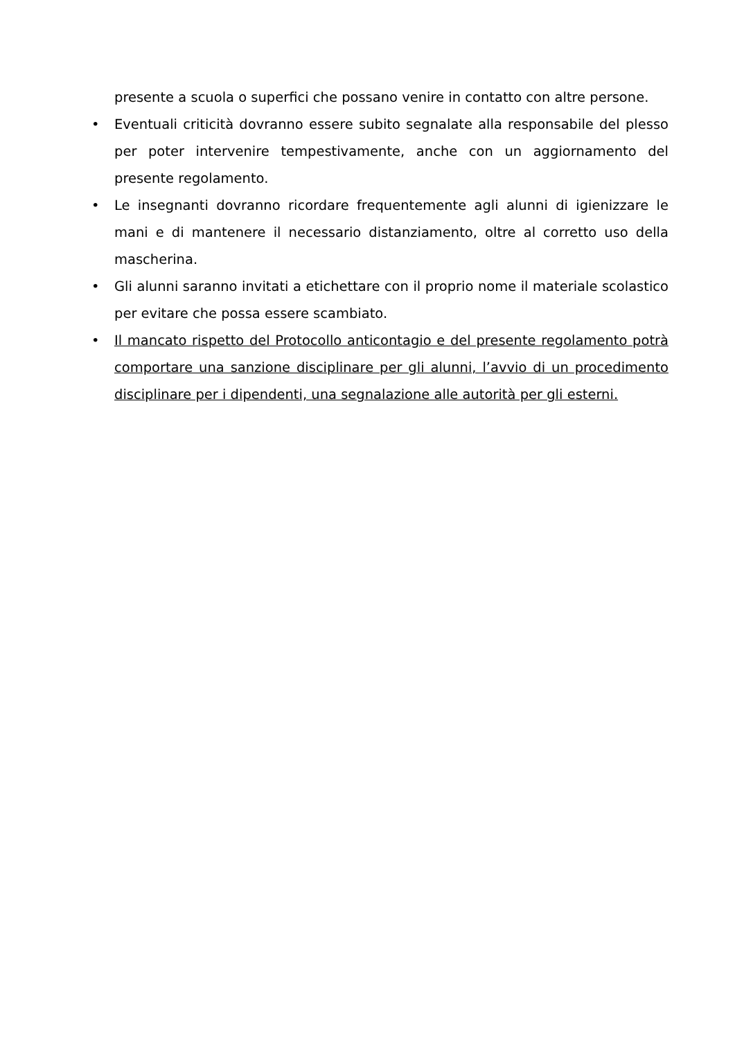presente a scuola o superfici che possano venire in contatto con altre persone.
• Eventuali criticità dovranno essere subito segnalate alla responsabile del plesso per poter intervenire tempestivamente, anche con un aggiornamento del presente regolamento.
• Le insegnanti dovranno ricordare frequentemente agli alunni di igienizzare le mani e di mantenere il necessario distanziamento, oltre al corretto uso della mascherina.
• Gli alunni saranno invitati a etichettare con il proprio nome il materiale scolastico per evitare che possa essere scambiato.
• Il mancato rispetto del Protocollo anticontagio e del presente regolamento potrà comportare una sanzione disciplinare per gli alunni, l’avvio di un procedimento disciplinare per i dipendenti, una segnalazione alle autorità per gli esterni.